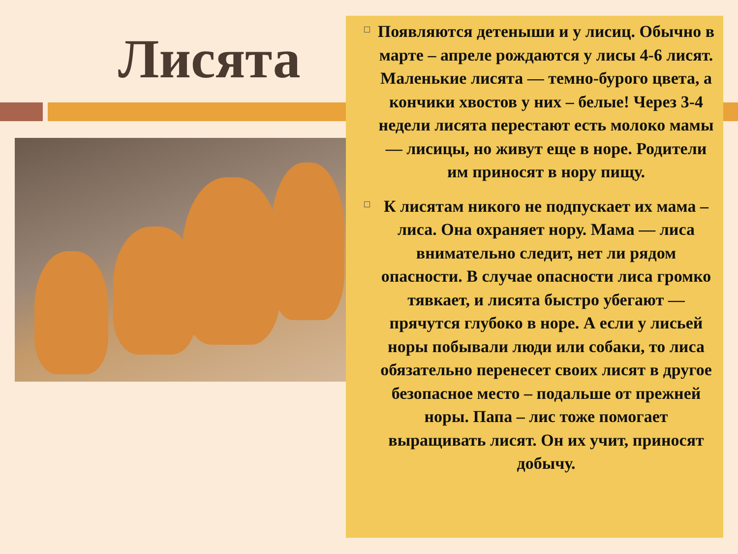Лисята
Появляются детеныши и у лисиц. Обычно в марте – апреле рождаются у лисы 4-6 лисят. Маленькие лисята — темно-бурого цвета, а кончики хвостов у них – белые! Через 3-4 недели лисята перестают есть молоко мамы — лисицы, но живут еще в норе. Родители им приносят в нору пищу.
К лисятам никого не подпускает их мама – лиса. Она охраняет нору. Мама — лиса внимательно следит, нет ли рядом опасности. В случае опасности лиса громко тявкает, и лисята быстро убегают — прячутся глубоко в норе. А если у лисьей норы побывали люди или собаки, то лиса обязательно перенесет своих лисят в другое безопасное место – подальше от прежней норы. Папа – лис тоже помогает выращивать лисят. Он их учит, приносят добычу.